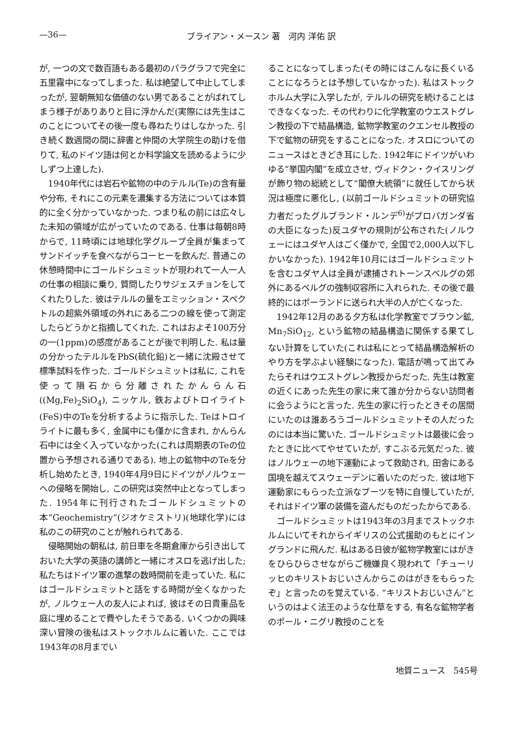—36— ブライアン・メースン 著　河内 洋佑 訳
が, 一つの文で数百語もある最初のパラグラフで完全に五里霧中になってしまった. 私は絶望して中止してしまったが, 翌朝無知な価値のない男であることがばれてしまう様子がありありと目に浮かんだ(実際には先生はこのことについてその後一度も尋ねたりはしなかった. 引き続く数週間の間に辞書と仲間の大学院生の助けを借りて, 私のドイツ語は何とか科学論文を読めるように少しずつ上達した).
1940年代には岩石や鉱物の中のテルル(Te)の含有量や分布, それにこの元素を濃集する方法については本質的に全く分かっていなかった. つまり私の前には広々した未知の領域が広がっていたのである. 仕事は毎朝8時からで, 11時頃には地球化学グループ全員が集まってサンドイッチを食べながらコーヒーを飲んだ. 普通この休憩時間中にゴールドシュミットが現われて一人一人の仕事の相談に乗り, 質問したりサジェスチョンをしてくれたりした. 彼はテルルの量をエミッション・スペクトルの超紫外領域の外れにある二つの線を使って測定したらどうかと指摘してくれた. これはおよそ100万分の一(1ppm)の感度があることが後で判明した. 私は量の分かったテルルをPbS(硫化鉛)と一緒に沈殿させて標準試料を作った. ゴールドシュミットは私に, これを使って隕石から分離されたかんらん石((Mg,Fe)<sub>2</sub>SiO<sub>4</sub>), ニッケル, 鉄およびトロイライト(FeS)中のTeを分析するように指示した. Teはトロイライトに最も多く, 金属中にも僅かに含まれ, かんらん石中には全く入っていなかった(これは周期表のTeの位置から予想される通りである). 地上の鉱物中のTeを分析し始めたとき, 1940年4月9日にドイツがノルウェーへの侵略を開始し, この研究は突然中止となってしまった. 1954年に刊行されたゴールドシュミットの本“Geochemistry”(ジオケミストリ)(地球化学)には私のこの研究のことが触れられてある.
侵略開始の朝私は, 前日車を冬期倉庫から引き出しておいた大学の英語の講師と一緒にオスロを逃げ出した; 私たちはドイツ軍の進撃の数時間前を走っていた. 私にはゴールドシュミットと話をする時間が全くなかったが, ノルウェー人の友人によれば, 彼はその日貴重品を庭に埋めることで費やしたそうである. いくつかの興味深い冒険の後私はストックホルムに着いた. ここでは1943年の8月までい
ることになってしまった(その時にはこんなに長くいることになろうとは予想していなかった). 私はストックホルム大学に入学したが, テルルの研究を続けることはできなくなった. その代わりに化学教室のウエストグレン教授の下で結晶構造, 鉱物学教室のクエンセル教授の下で鉱物の研究をすることになった. オスロについてのニュースはときどき耳にした. 1942年にドイツがいわゆる“挙国内閣”を成立させ, ヴィドクン・クイスリングが飾り物の総統として“閣僚大統領”に就任してから状況は極度に悪化し, (以前ゴールドシュミットの研究協力者だったグルブランド・ルンデ<sup>6)</sup>がプロパガンダ省の大臣になった)反ユダヤの規則が公布された(ノルウェーにはユダヤ人はごく僅かで, 全国で2,000人以下しかいなかった). 1942年10月にはゴールドシュミットを含むユダヤ人は全員が逮捕されトーンスベルグの郊外にあるベルグの強制収容所に入れられた. その後で最終的にはポーランドに送られ大半の人が亡くなった.
1942年12月のある夕方私は化学教室でブラウン鉱, Mn<sub>7</sub>SiO<sub>12</sub>, という鉱物の結晶構造に関係する果てしない計算をしていた(これは私にとって結晶構造解析のやり方を学ぶよい経験になった). 電話が鳴って出てみたらそれはウエストグレン教授からだった. 先生は教室の近くにあった先生の家に来て誰か分からない訪問者に会うようにと言った. 先生の家に行ったときその居間にいたのは誰あろうゴールドシュミットその人だったのには本当に驚いた. ゴールドシュミットは最後に会ったときに比べてやせていたが, すこぶる元気だった. 彼はノルウェーの地下運動によって救助され, 田舎にある国境を越えてスウェーデンに着いたのだった. 彼は地下運動家にもらった立派なブーツを特に自慢していたが, それはドイツ軍の装備を盗んだものだったからである.
ゴールドシュミットは1943年の3月までストックホルムにいてそれからイギリスの公式援助のもとにイングランドに飛んだ. 私はある日彼が鉱物学教室にはがきをひらひらさせながらご機嫌良く現われて「チューリッヒのキリストおじいさんからこのはがきをもらったぞ」と言ったのを覚えている. “キリストおじいさん”というのはよく法王のような仕草をする, 有名な鉱物学者のポール・ニグリ教授のことを
地質ニュース　545号